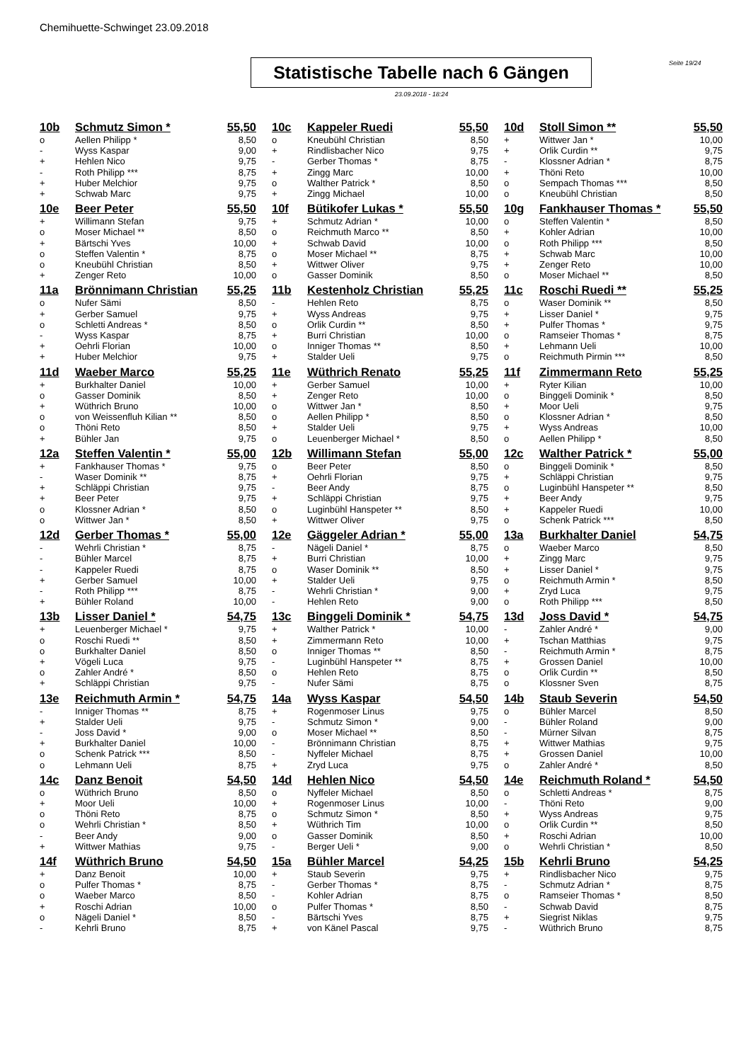Chemihuette-Schwinget 23.09.2018
Statistische Tabelle nach 6 Gängen
Seite 19/24
23.09.2018 - 18:24
| 10b | Schmutz Simon * | 55,50 | 10c | Kappeler Ruedi | 55,50 | 10d | Stoll Simon ** | 55,50 |
| o | Aellen Philipp * | 8,50 | o | Kneubühl Christian | 8,50 | + | Wittwer Jan * | 10,00 |
| - | Wyss Kaspar | 9,00 | + | Rindlisbacher Nico | 9,75 | + | Orlik Curdin ** | 9,75 |
| + | Hehlen Nico | 9,75 | - | Gerber Thomas * | 8,75 | - | Klossner Adrian * | 8,75 |
| - | Roth Philipp *** | 8,75 | + | Zingg Marc | 10,00 | + | Thöni Reto | 10,00 |
| + | Huber Melchior | 9,75 | o | Walther Patrick * | 8,50 | o | Sempach Thomas *** | 8,50 |
| + | Schwab Marc | 9,75 | + | Zingg Michael | 10,00 | o | Kneubühl Christian | 8,50 |
| 10e | Beer Peter | 55,50 | 10f | Bütikofer Lukas * | 55,50 | 10g | Fankhauser Thomas * | 55,50 |
| + | Willimann Stefan | 9,75 | + | Schmutz Adrian * | 10,00 | o | Steffen Valentin * | 8,50 |
| o | Moser Michael ** | 8,50 | o | Reichmuth Marco ** | 8,50 | + | Kohler Adrian | 10,00 |
| + | Bärtschi Yves | 10,00 | + | Schwab David | 10,00 | o | Roth Philipp *** | 8,50 |
| o | Steffen Valentin * | 8,75 | o | Moser Michael ** | 8,75 | + | Schwab Marc | 10,00 |
| o | Kneubühl Christian | 8,50 | + | Wittwer Oliver | 9,75 | + | Zenger Reto | 10,00 |
| + | Zenger Reto | 10,00 | o | Gasser Dominik | 8,50 | o | Moser Michael ** | 8,50 |
| 11a | Brönnimann Christian | 55,25 | 11b | Kestenholz Christian | 55,25 | 11c | Roschi Ruedi ** | 55,25 |
| o | Nufer Sämi | 8,50 | - | Hehlen Reto | 8,75 | o | Waser Dominik ** | 8,50 |
| + | Gerber Samuel | 9,75 | + | Wyss Andreas | 9,75 | + | Lisser Daniel * | 9,75 |
| o | Schletti Andreas * | 8,50 | o | Orlik Curdin ** | 8,50 | + | Pulfer Thomas * | 9,75 |
| - | Wyss Kaspar | 8,75 | + | Burri Christian | 10,00 | o | Ramseier Thomas * | 8,75 |
| + | Oehrli Florian | 10,00 | o | Inniger Thomas ** | 8,50 | + | Lehmann Ueli | 10,00 |
| + | Huber Melchior | 9,75 | + | Stalder Ueli | 9,75 | o | Reichmuth Pirmin *** | 8,50 |
| 11d | Waeber Marco | 55,25 | 11e | Wüthrich Renato | 55,25 | 11f | Zimmermann Reto | 55,25 |
| + | Burkhalter Daniel | 10,00 | + | Gerber Samuel | 10,00 | + | Ryter Kilian | 10,00 |
| o | Gasser Dominik | 8,50 | + | Zenger Reto | 10,00 | o | Binggeli Dominik * | 8,50 |
| + | Wüthrich Bruno | 10,00 | o | Wittwer Jan * | 8,50 | + | Moor Ueli | 9,75 |
| o | von Weissenfluh Kilian ** | 8,50 | o | Aellen Philipp * | 8,50 | o | Klossner Adrian * | 8,50 |
| o | Thöni Reto | 8,50 | + | Stalder Ueli | 9,75 | + | Wyss Andreas | 10,00 |
| + | Bühler Jan | 9,75 | o | Leuenberger Michael * | 8,50 | o | Aellen Philipp * | 8,50 |
| 12a | Steffen Valentin * | 55,00 | 12b | Willimann Stefan | 55,00 | 12c | Walther Patrick * | 55,00 |
| + | Fankhauser Thomas * | 9,75 | o | Beer Peter | 8,50 | o | Binggeli Dominik * | 8,50 |
| - | Waser Dominik ** | 8,75 | + | Oehrli Florian | 9,75 | + | Schläppi Christian | 9,75 |
| + | Schläppi Christian | 9,75 | - | Beer Andy | 8,75 | o | Luginbühl Hanspeter ** | 8,50 |
| + | Beer Peter | 9,75 | + | Schläppi Christian | 9,75 | + | Beer Andy | 9,75 |
| o | Klossner Adrian * | 8,50 | o | Luginbühl Hanspeter ** | 8,50 | + | Kappeler Ruedi | 10,00 |
| o | Wittwer Jan * | 8,50 | + | Wittwer Oliver | 9,75 | o | Schenk Patrick *** | 8,50 |
| 12d | Gerber Thomas * | 55,00 | 12e | Gäggeler Adrian * | 55,00 | 13a | Burkhalter Daniel | 54,75 |
| - | Wehrli Christian * | 8,75 | - | Nägeli Daniel * | 8,75 | o | Waeber Marco | 8,50 |
| - | Bühler Marcel | 8,75 | + | Burri Christian | 10,00 | + | Zingg Marc | 9,75 |
| - | Kappeler Ruedi | 8,75 | o | Waser Dominik ** | 8,50 | + | Lisser Daniel * | 9,75 |
| + | Gerber Samuel | 10,00 | + | Stalder Ueli | 9,75 | o | Reichmuth Armin * | 8,50 |
| - | Roth Philipp *** | 8,75 | - | Wehrli Christian * | 9,00 | + | Zryd Luca | 9,75 |
| + | Bühler Roland | 10,00 | - | Hehlen Reto | 9,00 | o | Roth Philipp *** | 8,50 |
| 13b | Lisser Daniel * | 54,75 | 13c | Binggeli Dominik * | 54,75 | 13d | Joss David * | 54,75 |
| + | Leuenberger Michael * | 9,75 | + | Walther Patrick * | 10,00 | - | Zahler André * | 9,00 |
| o | Roschi Ruedi ** | 8,50 | + | Zimmermann Reto | 10,00 | + | Tschan Matthias | 9,75 |
| o | Burkhalter Daniel | 8,50 | o | Inniger Thomas ** | 8,50 | - | Reichmuth Armin * | 8,75 |
| + | Vögeli Luca | 9,75 | - | Luginbühl Hanspeter ** | 8,75 | + | Grossen Daniel | 10,00 |
| o | Zahler André * | 8,50 | o | Hehlen Reto | 8,75 | o | Orlik Curdin ** | 8,50 |
| + | Schläppi Christian | 9,75 | - | Nufer Sämi | 8,75 | o | Klossner Sven | 8,75 |
| 13e | Reichmuth Armin * | 54,75 | 14a | Wyss Kaspar | 54,50 | 14b | Staub Severin | 54,50 |
| - | Inniger Thomas ** | 8,75 | + | Rogenmoser Linus | 9,75 | o | Bühler Marcel | 8,50 |
| + | Stalder Ueli | 9,75 | - | Schmutz Simon * | 9,00 | - | Bühler Roland | 9,00 |
| - | Joss David * | 9,00 | o | Moser Michael ** | 8,50 | - | Mürner Silvan | 8,75 |
| + | Burkhalter Daniel | 10,00 | - | Brönnimann Christian | 8,75 | + | Wittwer Mathias | 9,75 |
| o | Schenk Patrick *** | 8,50 | - | Nyffeler Michael | 8,75 | + | Grossen Daniel | 10,00 |
| o | Lehmann Ueli | 8,75 | + | Zryd Luca | 9,75 | o | Zahler André * | 8,50 |
| 14c | Danz Benoit | 54,50 | 14d | Hehlen Nico | 54,50 | 14e | Reichmuth Roland * | 54,50 |
| o | Wüthrich Bruno | 8,50 | o | Nyffeler Michael | 8,50 | o | Schletti Andreas * | 8,75 |
| + | Moor Ueli | 10,00 | + | Rogenmoser Linus | 10,00 | - | Thöni Reto | 9,00 |
| o | Thöni Reto | 8,75 | o | Schmutz Simon * | 8,50 | + | Wyss Andreas | 9,75 |
| o | Wehrli Christian * | 8,50 | + | Wüthrich Tim | 10,00 | o | Orlik Curdin ** | 8,50 |
| - | Beer Andy | 9,00 | o | Gasser Dominik | 8,50 | + | Roschi Adrian | 10,00 |
| + | Wittwer Mathias | 9,75 | - | Berger Ueli * | 9,00 | o | Wehrli Christian * | 8,50 |
| 14f | Wüthrich Bruno | 54,50 | 15a | Bühler Marcel | 54,25 | 15b | Kehrli Bruno | 54,25 |
| + | Danz Benoit | 10,00 | + | Staub Severin | 9,75 | + | Rindlisbacher Nico | 9,75 |
| o | Pulfer Thomas * | 8,75 | - | Gerber Thomas * | 8,75 | - | Schmutz Adrian * | 8,75 |
| o | Waeber Marco | 8,50 | - | Kohler Adrian | 8,75 | o | Ramseier Thomas * | 8,50 |
| + | Roschi Adrian | 10,00 | o | Pulfer Thomas * | 8,50 | - | Schwab David | 8,75 |
| o | Nägeli Daniel * | 8,50 | - | Bärtschi Yves | 8,75 | + | Siegrist Niklas | 9,75 |
| - | Kehrli Bruno | 8,75 | + | von Känel Pascal | 9,75 | - | Wüthrich Bruno | 8,75 |